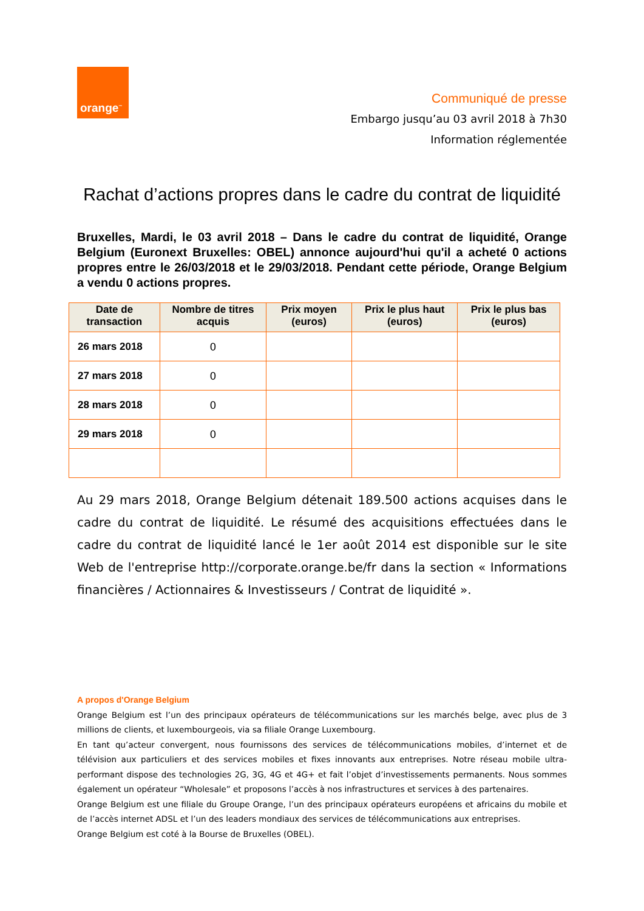orange<sup>™</sup>
Communiqué de presse
Embargo jusqu’au 03 avril 2018 à 7h30
Information réglementée
Rachat d’actions propres dans le cadre du contrat de liquidité
Bruxelles, Mardi, le 03 avril 2018 – Dans le cadre du contrat de liquidité, Orange Belgium (Euronext Bruxelles: OBEL) annonce aujourd'hui qu'il a acheté 0 actions propres entre le 26/03/2018 et le 29/03/2018. Pendant cette période, Orange Belgium a vendu 0 actions propres.
| Date de transaction | Nombre de titres acquis | Prix moyen (euros) | Prix le plus haut (euros) | Prix le plus bas (euros) |
| --- | --- | --- | --- | --- |
| 26 mars 2018 | 0 | | | |
| 27 mars 2018 | 0 | | | |
| 28 mars 2018 | 0 | | | |
| 29 mars 2018 | 0 | | | |
Au 29 mars 2018, Orange Belgium détenait 189.500 actions acquises dans le cadre du contrat de liquidité. Le résumé des acquisitions effectuées dans le cadre du contrat de liquidité lancé le 1er août 2014 est disponible sur le site Web de l'entreprise http://corporate.orange.be/fr dans la section « Informations financières / Actionnaires & Investisseurs / Contrat de liquidité ».
A propos d'Orange Belgium
Orange Belgium est l’un des principaux opérateurs de télécommunications sur les marchés belge, avec plus de 3 millions de clients, et luxembourgeois, via sa filiale Orange Luxembourg.
En tant qu’acteur convergent, nous fournissons des services de télécommunications mobiles, d’internet et de télévision aux particuliers et des services mobiles et fixes innovants aux entreprises. Notre réseau mobile ultra-performant dispose des technologies 2G, 3G, 4G et 4G+ et fait l’objet d’investissements permanents. Nous sommes également un opérateur “Wholesale” et proposons l’accès à nos infrastructures et services à des partenaires.
Orange Belgium est une filiale du Groupe Orange, l’un des principaux opérateurs européens et africains du mobile et de l’accès internet ADSL et l’un des leaders mondiaux des services de télécommunications aux entreprises.
Orange Belgium est coté à la Bourse de Bruxelles (OBEL).